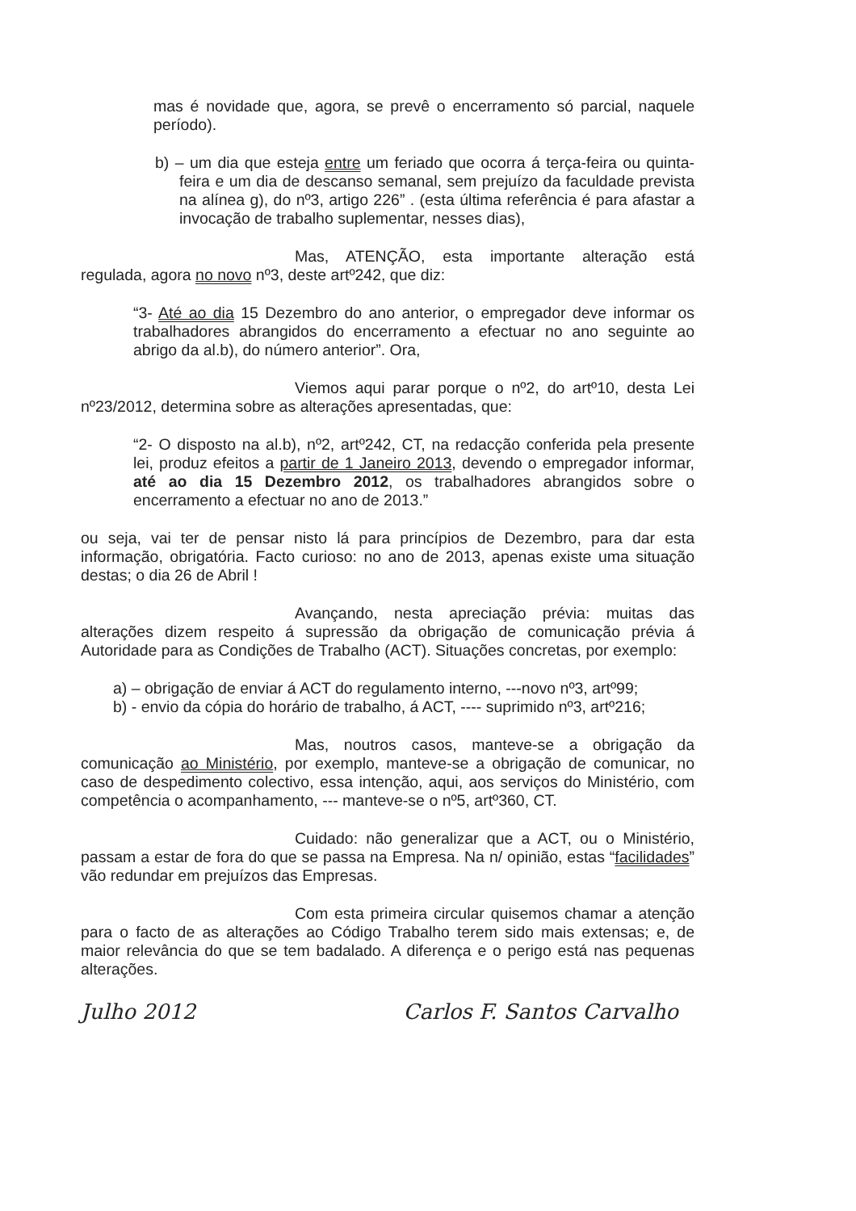mas é novidade que, agora, se prevê o encerramento só parcial, naquele período).
b) – um dia que esteja entre um feriado que ocorra á terça-feira ou quinta-feira e um dia de descanso semanal, sem prejuízo da faculdade prevista na alínea g), do nº3, artigo 226” . (esta última referência é para afastar a invocação de trabalho suplementar, nesses dias),
Mas, ATENÇÃO, esta importante alteração está regulada, agora no novo nº3, deste artº242, que diz:
“3- Até ao dia 15 Dezembro do ano anterior, o empregador deve informar os trabalhadores abrangidos do encerramento a efectuar no ano seguinte ao abrigo da al.b), do número anterior”. Ora,
Viemos aqui parar porque o nº2, do artº10, desta Lei nº23/2012, determina sobre as alterações apresentadas, que:
“2- O disposto na al.b), nº2, artº242, CT, na redacção conferida pela presente lei, produz efeitos a partir de 1 Janeiro 2013, devendo o empregador informar, até ao dia 15 Dezembro 2012, os trabalhadores abrangidos sobre o encerramento a efectuar no ano de 2013.”
ou seja, vai ter de pensar nisto lá para princípios de Dezembro, para dar esta informação, obrigatória. Facto curioso: no ano de 2013, apenas existe uma situação destas; o dia 26 de Abril !
Avançando, nesta apreciação prévia: muitas das alterações dizem respeito á supressão da obrigação de comunicação prévia á Autoridade para as Condições de Trabalho (ACT). Situações concretas, por exemplo:
a) – obrigação de enviar á ACT do regulamento interno, ---novo nº3, artº99;
b) - envio da cópia do horário de trabalho, á ACT, ---- suprimido nº3, artº216;
Mas, noutros casos, manteve-se a obrigação da comunicação ao Ministério, por exemplo, manteve-se a obrigação de comunicar, no caso de despedimento colectivo, essa intenção, aqui, aos serviços do Ministério, com competência o acompanhamento, --- manteve-se o nº5, artº360, CT.
Cuidado: não generalizar que a ACT, ou o Ministério, passam a estar de fora do que se passa na Empresa. Na n/ opinião, estas “facilidades” vão redundar em prejuízos das Empresas.
Com esta primeira circular quisemos chamar a atenção para o facto de as alterações ao Código Trabalho terem sido mais extensas; e, de maior relevância do que se tem badalado. A diferença e o perigo está nas pequenas alterações.
Julho 2012 Carlos F. Santos Carvalho